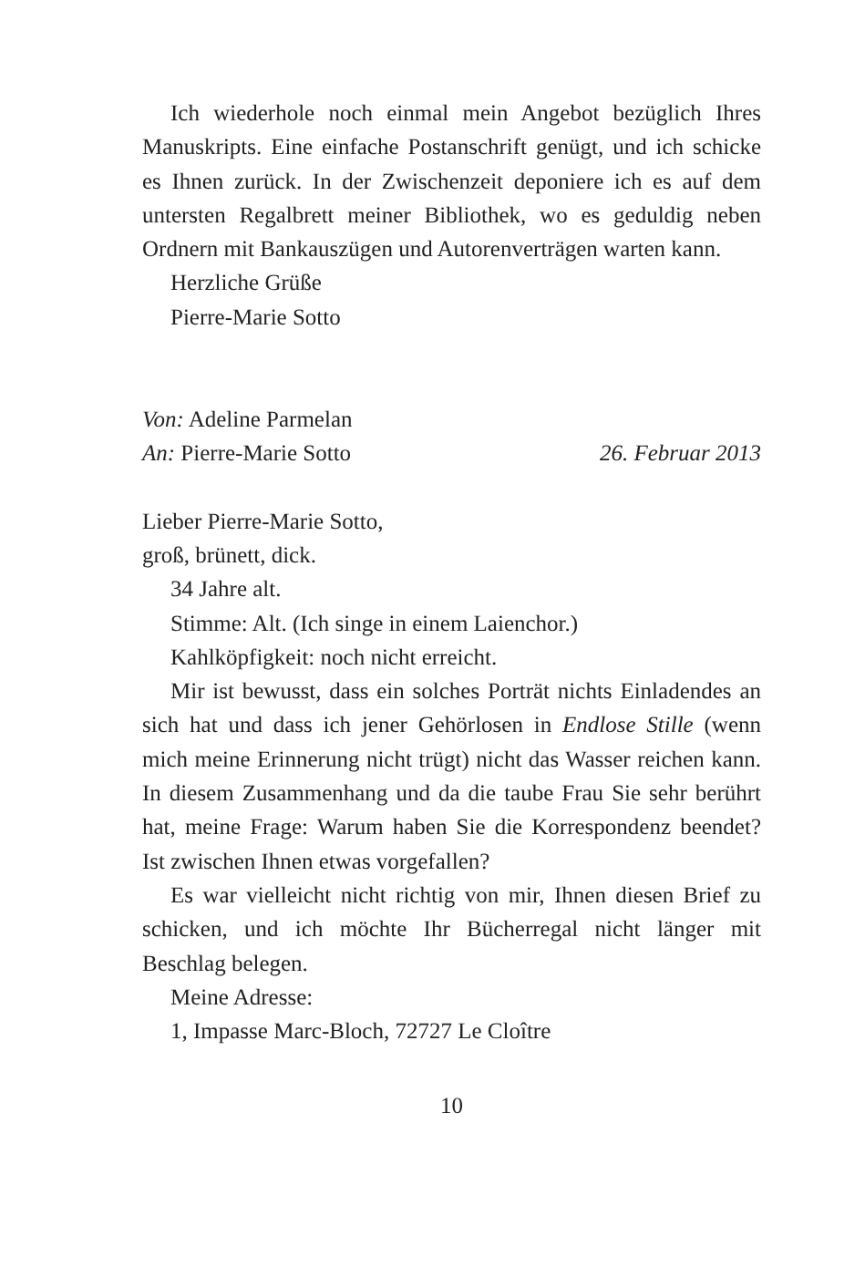Ich wiederhole noch einmal mein Angebot bezüglich Ihres Manuskripts. Eine einfache Postanschrift genügt, und ich schicke es Ihnen zurück. In der Zwischenzeit deponiere ich es auf dem untersten Regalbrett meiner Bibliothek, wo es geduldig neben Ordnern mit Bankauszügen und Autorenverträgen warten kann.
Herzliche Grüße
Pierre-Marie Sotto
Von: Adeline Parmelan
An: Pierre-Marie Sotto 26. Februar 2013
Lieber Pierre-Marie Sotto,
groß, brünett, dick.
34 Jahre alt.
Stimme: Alt. (Ich singe in einem Laienchor.)
Kahlköpfigkeit: noch nicht erreicht.
Mir ist bewusst, dass ein solches Porträt nichts Einladendes an sich hat und dass ich jener Gehörlosen in Endlose Stille (wenn mich meine Erinnerung nicht trügt) nicht das Wasser reichen kann. In diesem Zusammenhang und da die taube Frau Sie sehr berührt hat, meine Frage: Warum haben Sie die Korrespondenz beendet? Ist zwischen Ihnen etwas vorgefallen?
Es war vielleicht nicht richtig von mir, Ihnen diesen Brief zu schicken, und ich möchte Ihr Bücherregal nicht länger mit Beschlag belegen.
Meine Adresse:
1, Impasse Marc-Bloch, 72727 Le Cloître
10